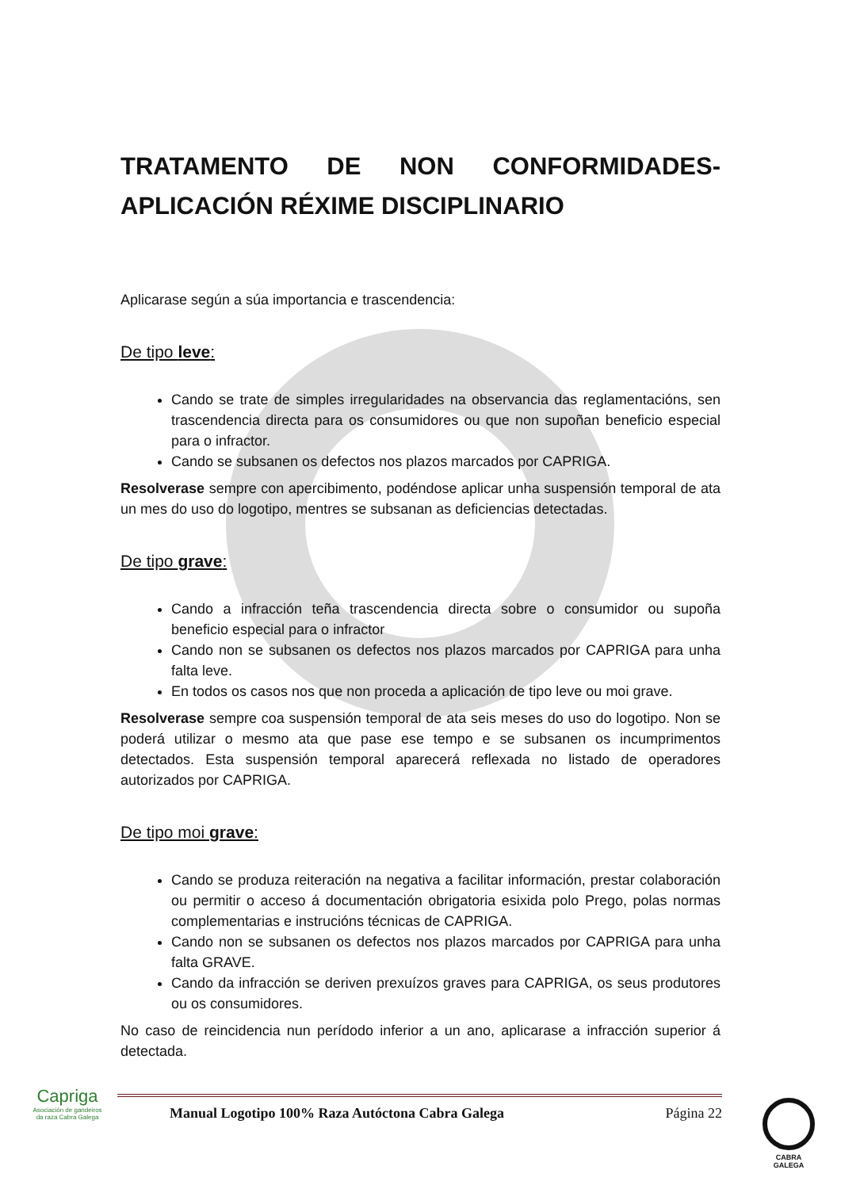TRATAMENTO DE NON CONFORMIDADES-
APLICACIÓN RÉXIME DISCIPLINARIO
Aplicarase según a súa importancia e trascendencia:
De tipo leve:
Cando se trate de simples irregularidades na observancia das reglamentacións, sen trascendencia directa para os consumidores ou que non supoñan beneficio especial para o infractor.
Cando se subsanen os defectos nos plazos marcados por CAPRIGA.
Resolverase sempre con apercibimento, podéndose aplicar unha suspensión temporal de ata un mes do uso do logotipo, mentres se subsanan as deficiencias detectadas.
De tipo grave:
Cando a infracción teña trascendencia directa sobre o consumidor ou supoña beneficio especial para o infractor
Cando non se subsanen os defectos nos plazos marcados por CAPRIGA para unha falta leve.
En todos os casos nos que non proceda a aplicación de tipo leve ou moi grave.
Resolverase sempre coa suspensión temporal de ata seis meses do uso do logotipo. Non se poderá utilizar o mesmo ata que pase ese tempo e se subsanen os incumprimentos detectados. Esta suspensión temporal aparecerá reflexada no listado de operadores autorizados por CAPRIGA.
De tipo moi grave:
Cando se produza reiteración na negativa a facilitar información, prestar colaboración ou permitir o acceso á documentación obrigatoria esixida polo Prego, polas normas complementarias e instrucións técnicas de CAPRIGA.
Cando non se subsanen os defectos nos plazos marcados por CAPRIGA para unha falta GRAVE.
Cando da infracción se deriven prexuízos graves para CAPRIGA, os seus produtores ou os consumidores.
No caso de reincidencia nun perídodo inferior a un ano, aplicarase a infracción superior á detectada.
Capriga
Asociación de gandeiros da raza Cabra Galega
Manual Logotipo 100% Raza Autóctona Cabra Galega Página 22
CABRA
GALEGA